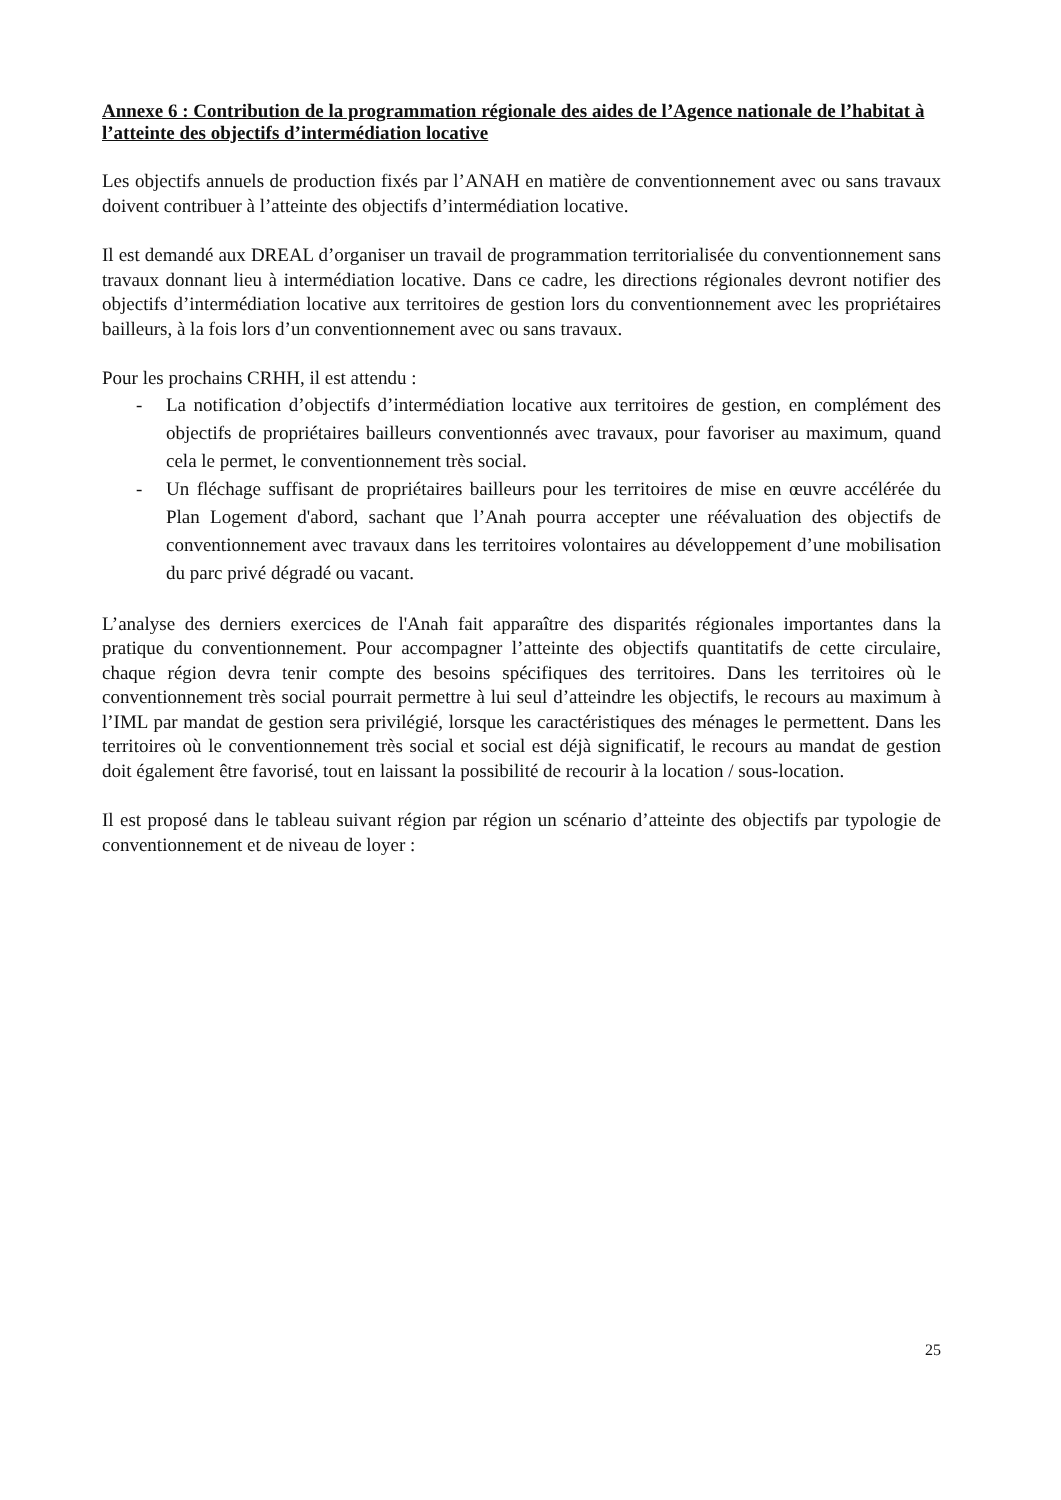Annexe 6 : Contribution de la programmation régionale des aides de l’Agence nationale de l’habitat à l’atteinte des objectifs d’intermédiation locative
Les objectifs annuels de production fixés par l’ANAH en matière de conventionnement avec ou sans travaux doivent contribuer à l’atteinte des objectifs d’intermédiation locative.
Il est demandé aux DREAL d’organiser un travail de programmation territorialisée du conventionnement sans travaux donnant lieu à intermédiation locative. Dans ce cadre, les directions régionales devront notifier des objectifs d’intermédiation locative aux territoires de gestion lors du conventionnement avec les propriétaires bailleurs, à la fois lors d’un conventionnement avec ou sans travaux.
Pour les prochains CRHH, il est attendu :
- La notification d’objectifs d’intermédiation locative aux territoires de gestion, en complément des objectifs de propriétaires bailleurs conventionnés avec travaux, pour favoriser au maximum, quand cela le permet, le conventionnement très social.
- Un fléchage suffisant de propriétaires bailleurs pour les territoires de mise en œuvre accélérée du Plan Logement d'abord, sachant que l’Anah pourra accepter une réévaluation des objectifs de conventionnement avec travaux dans les territoires volontaires au développement d’une mobilisation du parc privé dégradé ou vacant.
L’analyse des derniers exercices de l'Anah fait apparaître des disparités régionales importantes dans la pratique du conventionnement. Pour accompagner l’atteinte des objectifs quantitatifs de cette circulaire, chaque région devra tenir compte des besoins spécifiques des territoires. Dans les territoires où le conventionnement très social pourrait permettre à lui seul d’atteindre les objectifs, le recours au maximum à l’IML par mandat de gestion sera privilégié, lorsque les caractéristiques des ménages le permettent. Dans les territoires où le conventionnement très social et social est déjà significatif, le recours au mandat de gestion doit également être favorisé, tout en laissant la possibilité de recourir à la location / sous-location.
Il est proposé dans le tableau suivant région par région un scénario d’atteinte des objectifs par typologie de conventionnement et de niveau de loyer :
25